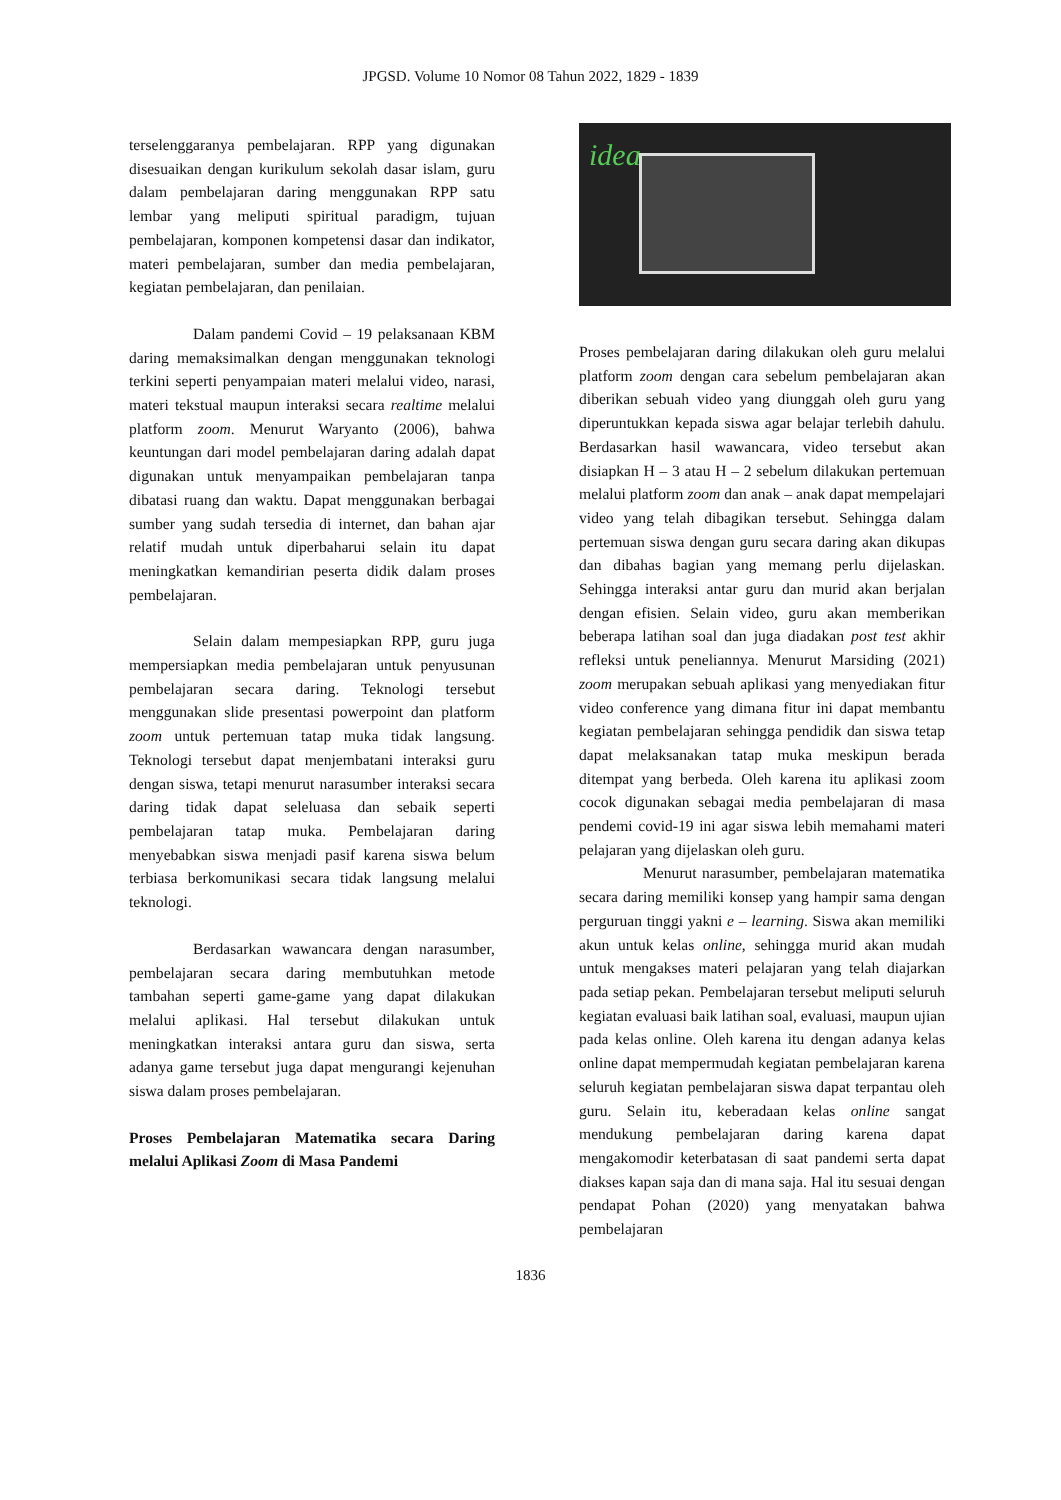JPGSD. Volume 10 Nomor 08 Tahun 2022, 1829 - 1839
terselenggaranya pembelajaran. RPP yang digunakan disesuaikan dengan kurikulum sekolah dasar islam, guru dalam pembelajaran daring menggunakan RPP satu lembar yang meliputi spiritual paradigm, tujuan pembelajaran, komponen kompetensi dasar dan indikator, materi pembelajaran, sumber dan media pembelajaran, kegiatan pembelajaran, dan penilaian.
Dalam pandemi Covid – 19 pelaksanaan KBM daring memaksimalkan dengan menggunakan teknologi terkini seperti penyampaian materi melalui video, narasi, materi tekstual maupun interaksi secara realtime melalui platform zoom. Menurut Waryanto (2006), bahwa keuntungan dari model pembelajaran daring adalah dapat digunakan untuk menyampaikan pembelajaran tanpa dibatasi ruang dan waktu. Dapat menggunakan berbagai sumber yang sudah tersedia di internet, dan bahan ajar relatif mudah untuk diperbaharui selain itu dapat meningkatkan kemandirian peserta didik dalam proses pembelajaran.
Selain dalam mempesiapkan RPP, guru juga mempersiapkan media pembelajaran untuk penyusunan pembelajaran secara daring. Teknologi tersebut menggunakan slide presentasi powerpoint dan platform zoom untuk pertemuan tatap muka tidak langsung. Teknologi tersebut dapat menjembatani interaksi guru dengan siswa, tetapi menurut narasumber interaksi secara daring tidak dapat seleluasa dan sebaik seperti pembelajaran tatap muka. Pembelajaran daring menyebabkan siswa menjadi pasif karena siswa belum terbiasa berkomunikasi secara tidak langsung melalui teknologi.
Berdasarkan wawancara dengan narasumber, pembelajaran secara daring membutuhkan metode tambahan seperti game-game yang dapat dilakukan melalui aplikasi. Hal tersebut dilakukan untuk meningkatkan interaksi antara guru dan siswa, serta adanya game tersebut juga dapat mengurangi kejenuhan siswa dalam proses pembelajaran.
Proses Pembelajaran Matematika secara Daring melalui Aplikasi Zoom di Masa Pandemi
idea
Proses pembelajaran daring dilakukan oleh guru melalui platform zoom dengan cara sebelum pembelajaran akan diberikan sebuah video yang diunggah oleh guru yang diperuntukkan kepada siswa agar belajar terlebih dahulu. Berdasarkan hasil wawancara, video tersebut akan disiapkan H – 3 atau H – 2 sebelum dilakukan pertemuan melalui platform zoom dan anak – anak dapat mempelajari video yang telah dibagikan tersebut. Sehingga dalam pertemuan siswa dengan guru secara daring akan dikupas dan dibahas bagian yang memang perlu dijelaskan. Sehingga interaksi antar guru dan murid akan berjalan dengan efisien. Selain video, guru akan memberikan beberapa latihan soal dan juga diadakan post test akhir refleksi untuk peneliannya. Menurut Marsiding (2021) zoom merupakan sebuah aplikasi yang menyediakan fitur video conference yang dimana fitur ini dapat membantu kegiatan pembelajaran sehingga pendidik dan siswa tetap dapat melaksanakan tatap muka meskipun berada ditempat yang berbeda. Oleh karena itu aplikasi zoom cocok digunakan sebagai media pembelajaran di masa pendemi covid-19 ini agar siswa lebih memahami materi pelajaran yang dijelaskan oleh guru.
Menurut narasumber, pembelajaran matematika secara daring memiliki konsep yang hampir sama dengan perguruan tinggi yakni e – learning. Siswa akan memiliki akun untuk kelas online, sehingga murid akan mudah untuk mengakses materi pelajaran yang telah diajarkan pada setiap pekan. Pembelajaran tersebut meliputi seluruh kegiatan evaluasi baik latihan soal, evaluasi, maupun ujian pada kelas online. Oleh karena itu dengan adanya kelas online dapat mempermudah kegiatan pembelajaran karena seluruh kegiatan pembelajaran siswa dapat terpantau oleh guru. Selain itu, keberadaan kelas online sangat mendukung pembelajaran daring karena dapat mengakomodir keterbatasan di saat pandemi serta dapat diakses kapan saja dan di mana saja. Hal itu sesuai dengan pendapat Pohan (2020) yang menyatakan bahwa pembelajaran
1836